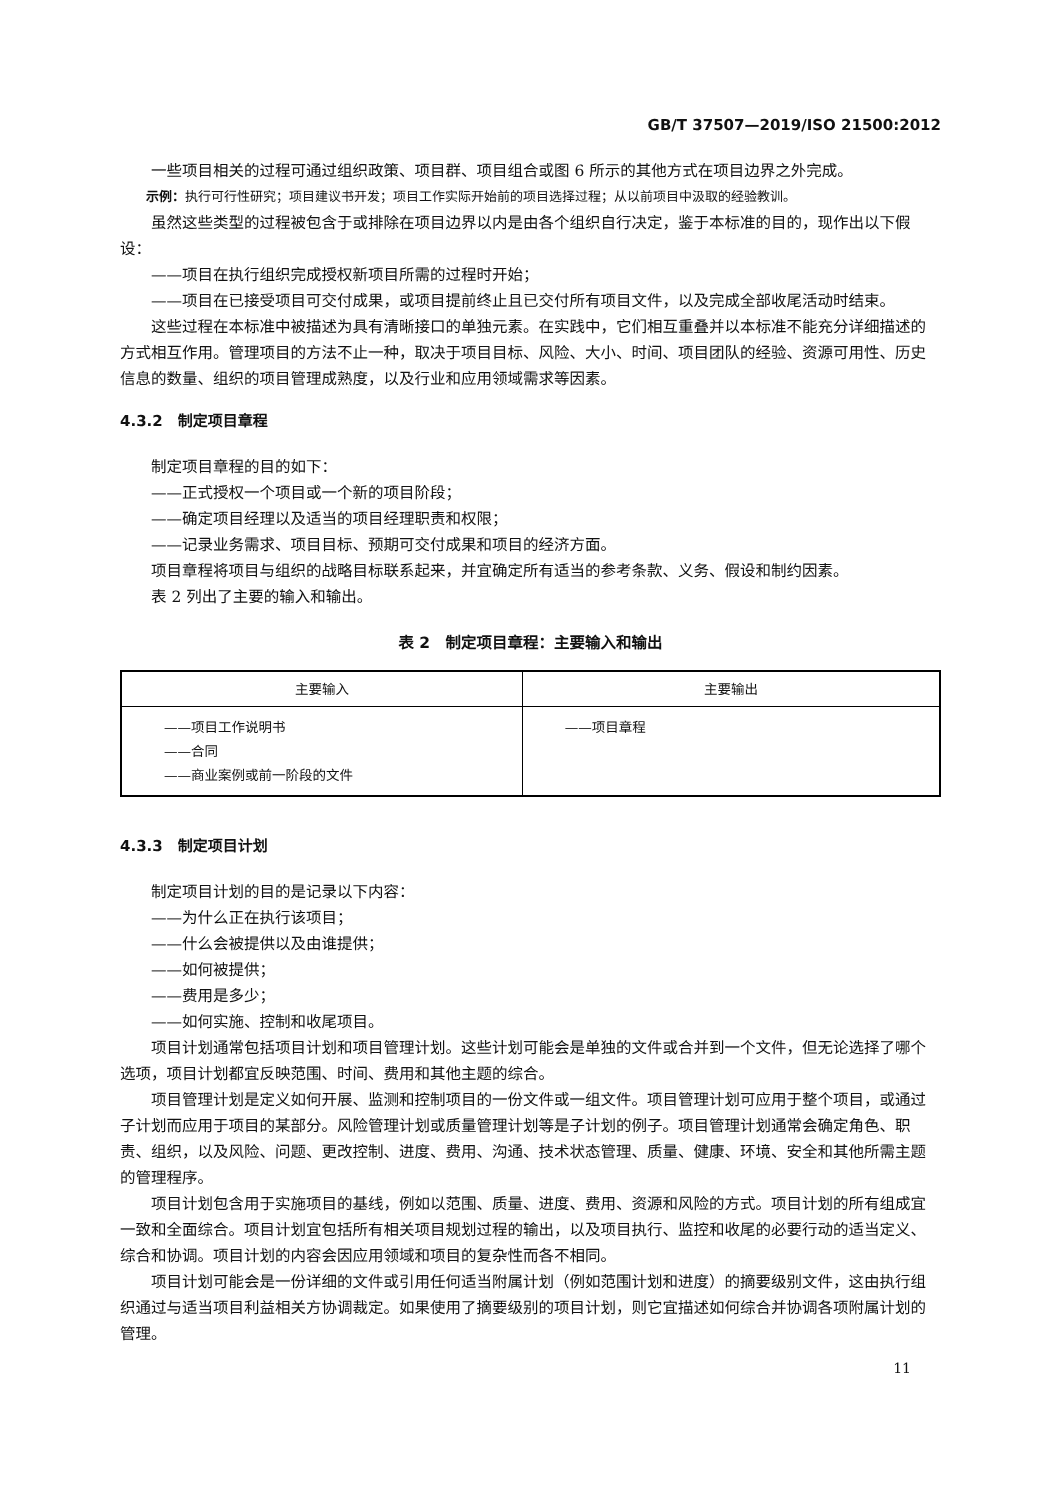GB/T 37507—2019/ISO 21500:2012
一些项目相关的过程可通过组织政策、项目群、项目组合或图 6 所示的其他方式在项目边界之外完成。
示例：执行可行性研究；项目建议书开发；项目工作实际开始前的项目选择过程；从以前项目中汲取的经验教训。
虽然这些类型的过程被包含于或排除在项目边界以内是由各个组织自行决定，鉴于本标准的目的，现作出以下假设：
——项目在执行组织完成授权新项目所需的过程时开始；
——项目在已接受项目可交付成果，或项目提前终止且已交付所有项目文件，以及完成全部收尾活动时结束。
这些过程在本标准中被描述为具有清晰接口的单独元素。在实践中，它们相互重叠并以本标准不能充分详细描述的方式相互作用。管理项目的方法不止一种，取决于项目目标、风险、大小、时间、项目团队的经验、资源可用性、历史信息的数量、组织的项目管理成熟度，以及行业和应用领域需求等因素。
4.3.2　制定项目章程
制定项目章程的目的如下：
——正式授权一个项目或一个新的项目阶段；
——确定项目经理以及适当的项目经理职责和权限；
——记录业务需求、项目目标、预期可交付成果和项目的经济方面。
项目章程将项目与组织的战略目标联系起来，并宜确定所有适当的参考条款、义务、假设和制约因素。
表 2 列出了主要的输入和输出。
表 2　制定项目章程：主要输入和输出
| 主要输入 | 主要输出 |
| --- | --- |
| ——项目工作说明书 ——合同 ——商业案例或前一阶段的文件 | ——项目章程 |
4.3.3　制定项目计划
制定项目计划的目的是记录以下内容：
——为什么正在执行该项目；
——什么会被提供以及由谁提供；
——如何被提供；
——费用是多少；
——如何实施、控制和收尾项目。
项目计划通常包括项目计划和项目管理计划。这些计划可能会是单独的文件或合并到一个文件，但无论选择了哪个选项，项目计划都宜反映范围、时间、费用和其他主题的综合。
项目管理计划是定义如何开展、监测和控制项目的一份文件或一组文件。项目管理计划可应用于整个项目，或通过子计划而应用于项目的某部分。风险管理计划或质量管理计划等是子计划的例子。项目管理计划通常会确定角色、职责、组织，以及风险、问题、更改控制、进度、费用、沟通、技术状态管理、质量、健康、环境、安全和其他所需主题的管理程序。
项目计划包含用于实施项目的基线，例如以范围、质量、进度、费用、资源和风险的方式。项目计划的所有组成宜一致和全面综合。项目计划宜包括所有相关项目规划过程的输出，以及项目执行、监控和收尾的必要行动的适当定义、综合和协调。项目计划的内容会因应用领域和项目的复杂性而各不相同。
项目计划可能会是一份详细的文件或引用任何适当附属计划（例如范围计划和进度）的摘要级别文件，这由执行组织通过与适当项目利益相关方协调裁定。如果使用了摘要级别的项目计划，则它宜描述如何综合并协调各项附属计划的管理。
11